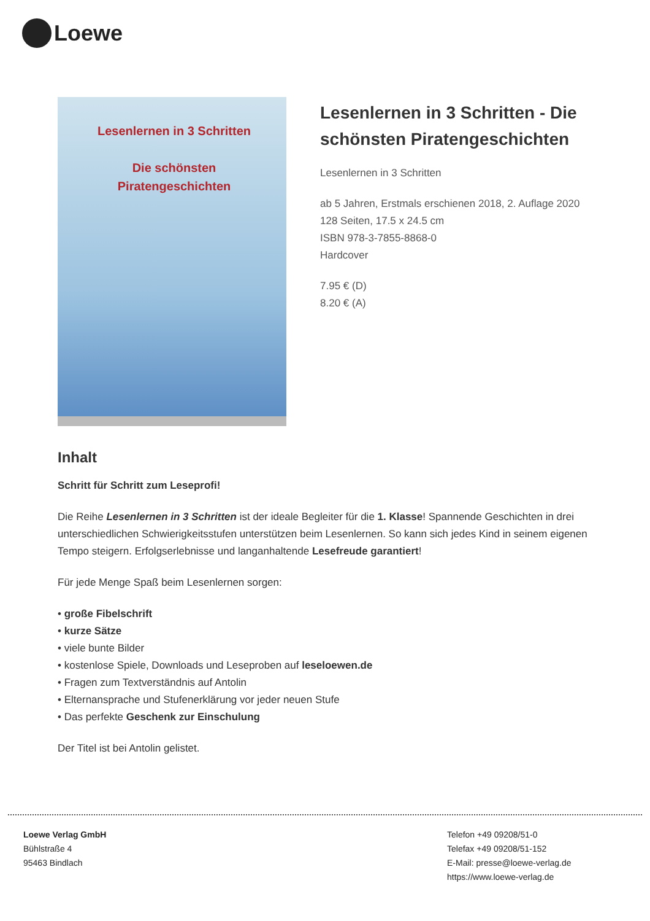Loewe
Lesenlernen in 3 Schritten
Die schönsten Piratengeschichten
Lesenlernen in 3 Schritten - Die schönsten Piratengeschichten
Lesenlernen in 3 Schritten
ab 5 Jahren, Erstmals erschienen 2018, 2. Auflage 2020
128 Seiten, 17.5 x 24.5 cm
ISBN 978-3-7855-8868-0
Hardcover
7.95 € (D)
8.20 € (A)
Inhalt
Schritt für Schritt zum Leseprofi!
Die Reihe Lesenlernen in 3 Schritten ist der ideale Begleiter für die 1. Klasse! Spannende Geschichten in drei unterschiedlichen Schwierigkeitsstufen unterstützen beim Lesenlernen. So kann sich jedes Kind in seinem eigenen Tempo steigern. Erfolgserlebnisse und langanhaltende Lesefreude garantiert!
Für jede Menge Spaß beim Lesenlernen sorgen:
• große Fibelschrift
• kurze Sätze
• viele bunte Bilder
• kostenlose Spiele, Downloads und Leseproben auf leseloewen.de
• Fragen zum Textverständnis auf Antolin
• Elternansprache und Stufenerklärung vor jeder neuen Stufe
• Das perfekte Geschenk zur Einschulung
Der Titel ist bei Antolin gelistet.
Loewe Verlag GmbH
Bühlstraße 4
95463 Bindlach
Telefon +49 09208/51-0
Telefax +49 09208/51-152
E-Mail: presse@loewe-verlag.de
https://www.loewe-verlag.de